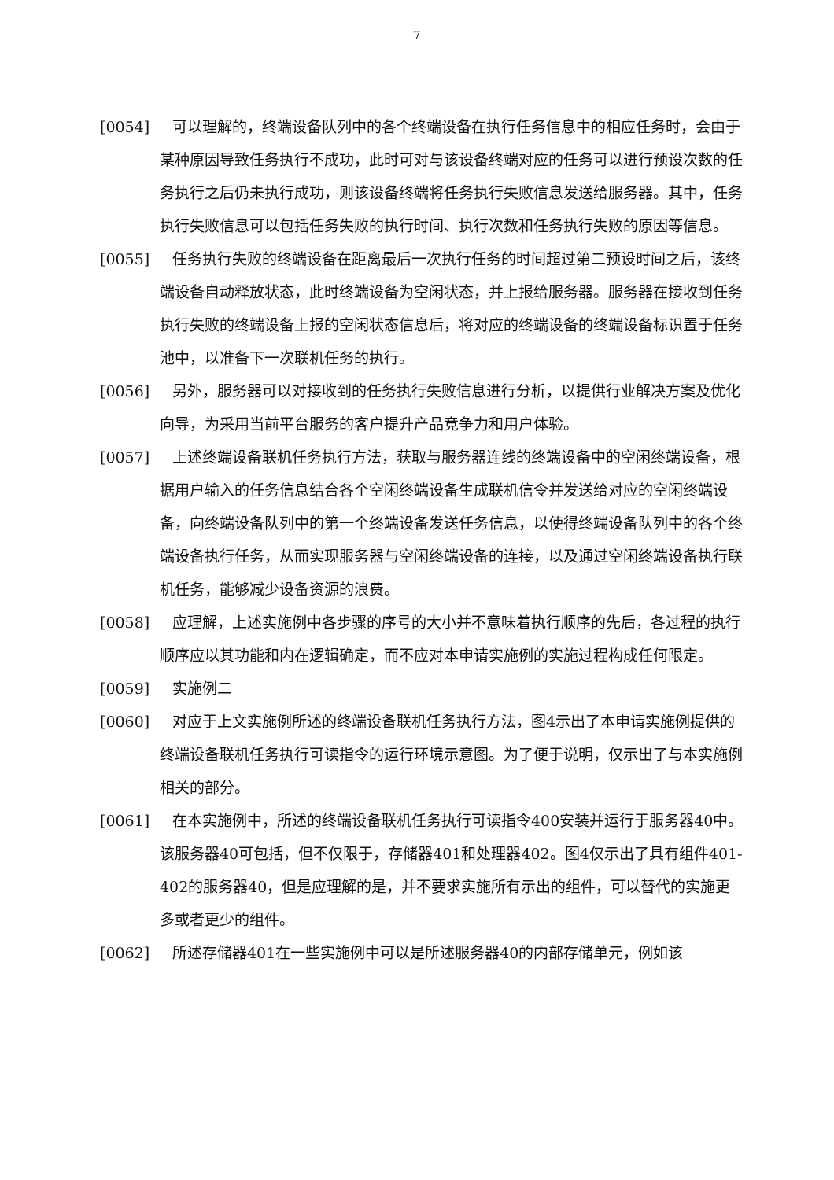7
[0054] 可以理解的，终端设备队列中的各个终端设备在执行任务信息中的相应任务时，会由于某种原因导致任务执行不成功，此时可对与该设备终端对应的任务可以进行预设次数的任务执行之后仍未执行成功，则该设备终端将任务执行失败信息发送给服务器。其中，任务执行失败信息可以包括任务失败的执行时间、执行次数和任务执行失败的原因等信息。
[0055] 任务执行失败的终端设备在距离最后一次执行任务的时间超过第二预设时间之后，该终端设备自动释放状态，此时终端设备为空闲状态，并上报给服务器。服务器在接收到任务执行失败的终端设备上报的空闲状态信息后，将对应的终端设备的终端设备标识置于任务池中，以准备下一次联机任务的执行。
[0056] 另外，服务器可以对接收到的任务执行失败信息进行分析，以提供行业解决方案及优化向导，为采用当前平台服务的客户提升产品竞争力和用户体验。
[0057] 上述终端设备联机任务执行方法，获取与服务器连线的终端设备中的空闲终端设备，根据用户输入的任务信息结合各个空闲终端设备生成联机信令并发送给对应的空闲终端设备，向终端设备队列中的第一个终端设备发送任务信息，以使得终端设备队列中的各个终端设备执行任务，从而实现服务器与空闲终端设备的连接，以及通过空闲终端设备执行联机任务，能够减少设备资源的浪费。
[0058] 应理解，上述实施例中各步骤的序号的大小并不意味着执行顺序的先后，各过程的执行顺序应以其功能和内在逻辑确定，而不应对本申请实施例的实施过程构成任何限定。
[0059] 实施例二
[0060] 对应于上文实施例所述的终端设备联机任务执行方法，图4示出了本申请实施例提供的终端设备联机任务执行可读指令的运行环境示意图。为了便于说明，仅示出了与本实施例相关的部分。
[0061] 在本实施例中，所述的终端设备联机任务执行可读指令400安装并运行于服务器40中。该服务器40可包括，但不仅限于，存储器401和处理器402。图4仅示出了具有组件401-402的服务器40，但是应理解的是，并不要求实施所有示出的组件，可以替代的实施更多或者更少的组件。
[0062] 所述存储器401在一些实施例中可以是所述服务器40的内部存储单元，例如该